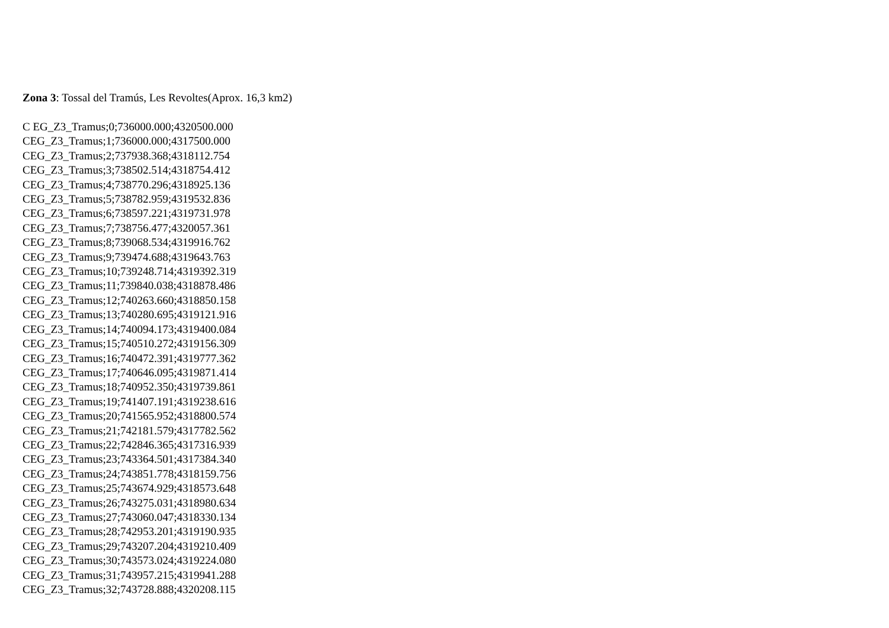Zona 3: Tossal del Tramús, Les Revoltes(Aprox. 16,3 km2)
C EG_Z3_Tramus;0;736000.000;4320500.000
CEG_Z3_Tramus;1;736000.000;4317500.000
CEG_Z3_Tramus;2;737938.368;4318112.754
CEG_Z3_Tramus;3;738502.514;4318754.412
CEG_Z3_Tramus;4;738770.296;4318925.136
CEG_Z3_Tramus;5;738782.959;4319532.836
CEG_Z3_Tramus;6;738597.221;4319731.978
CEG_Z3_Tramus;7;738756.477;4320057.361
CEG_Z3_Tramus;8;739068.534;4319916.762
CEG_Z3_Tramus;9;739474.688;4319643.763
CEG_Z3_Tramus;10;739248.714;4319392.319
CEG_Z3_Tramus;11;739840.038;4318878.486
CEG_Z3_Tramus;12;740263.660;4318850.158
CEG_Z3_Tramus;13;740280.695;4319121.916
CEG_Z3_Tramus;14;740094.173;4319400.084
CEG_Z3_Tramus;15;740510.272;4319156.309
CEG_Z3_Tramus;16;740472.391;4319777.362
CEG_Z3_Tramus;17;740646.095;4319871.414
CEG_Z3_Tramus;18;740952.350;4319739.861
CEG_Z3_Tramus;19;741407.191;4319238.616
CEG_Z3_Tramus;20;741565.952;4318800.574
CEG_Z3_Tramus;21;742181.579;4317782.562
CEG_Z3_Tramus;22;742846.365;4317316.939
CEG_Z3_Tramus;23;743364.501;4317384.340
CEG_Z3_Tramus;24;743851.778;4318159.756
CEG_Z3_Tramus;25;743674.929;4318573.648
CEG_Z3_Tramus;26;743275.031;4318980.634
CEG_Z3_Tramus;27;743060.047;4318330.134
CEG_Z3_Tramus;28;742953.201;4319190.935
CEG_Z3_Tramus;29;743207.204;4319210.409
CEG_Z3_Tramus;30;743573.024;4319224.080
CEG_Z3_Tramus;31;743957.215;4319941.288
CEG_Z3_Tramus;32;743728.888;4320208.115